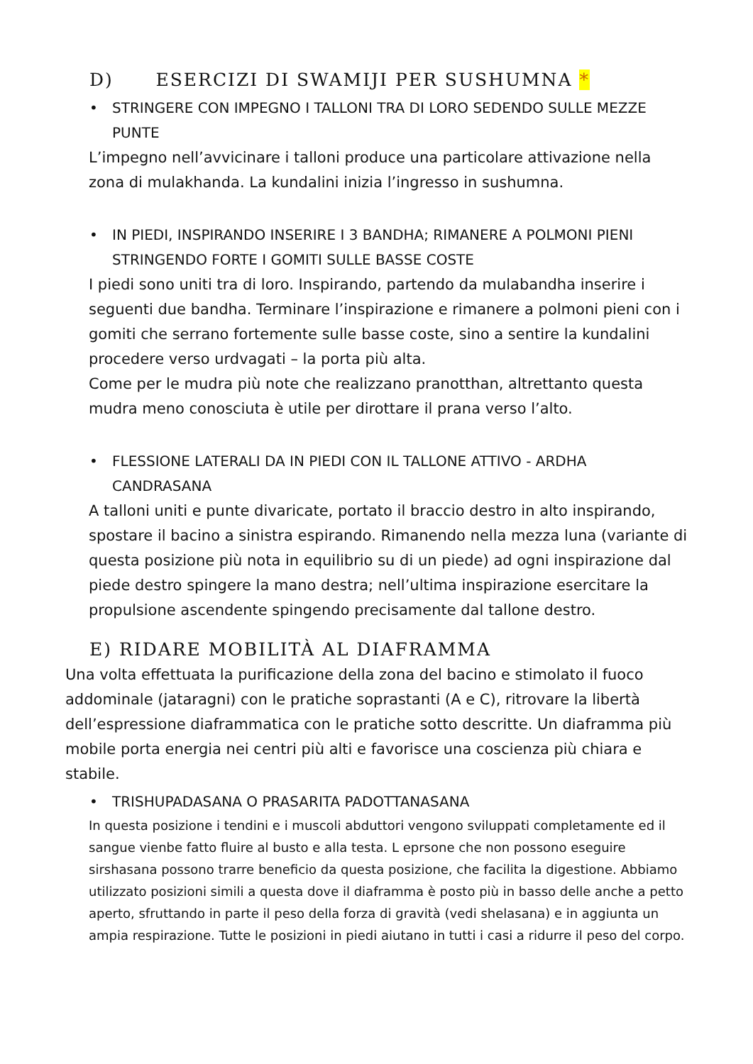D) ESERCIZI DI SWAMIJI PER SUSHUMNA *
• STRINGERE CON IMPEGNO I TALLONI TRA DI LORO SEDENDO SULLE MEZZE PUNTE
L’impegno nell’avvicinare i talloni produce una particolare attivazione nella zona di mulakhanda. La kundalini inizia l’ingresso in sushumna.
• IN PIEDI, INSPIRANDO INSERIRE I 3 BANDHA; RIMANERE A POLMONI PIENI STRINGENDO FORTE I GOMITI SULLE BASSE COSTE
I piedi sono uniti tra di loro. Inspirando, partendo da mulabandha inserire i seguenti due bandha. Terminare l’inspirazione e rimanere a polmoni pieni con i gomiti che serrano fortemente sulle basse coste, sino a sentire la kundalini procedere verso urdvagati – la porta più alta.
Come per le mudra più note che realizzano pranotthan, altrettanto questa mudra meno conosciuta è utile per dirottare il prana verso l’alto.
• FLESSIONE LATERALI DA IN PIEDI CON IL TALLONE ATTIVO - ARDHA CANDRASANA
A talloni uniti e punte divaricate, portato il braccio destro in alto inspirando, spostare il bacino a sinistra espirando. Rimanendo nella mezza luna (variante di questa posizione più nota in equilibrio su di un piede) ad ogni inspirazione dal piede destro spingere la mano destra; nell’ultima inspirazione esercitare la propulsione ascendente spingendo precisamente dal tallone destro.
E) RIDARE MOBILITÀ AL DIAFRAMMA
Una volta effettuata la purificazione della zona del bacino e stimolato il fuoco addominale (jataragni) con le pratiche soprastanti (A e C), ritrovare la libertà dell’espressione diaframmatica con le pratiche sotto descritte. Un diaframma più mobile porta energia nei centri più alti e favorisce una coscienza più chiara e stabile.
• TRISHUPADASANA O PRASARITA PADOTTANASANA
In questa posizione i tendini e i muscoli abduttori vengono sviluppati completamente ed il sangue vienbe fatto fluire al busto e alla testa. L eprsone che non possono eseguire sirshasana possono trarre beneficio da questa posizione, che facilita la digestione. Abbiamo utilizzato posizioni simili a questa dove il diaframma è posto più in basso delle anche a petto aperto, sfruttando in parte il peso della forza di gravità (vedi shelasana) e in aggiunta un ampia respirazione. Tutte le posizioni in piedi aiutano in tutti i casi a ridurre il peso del corpo.